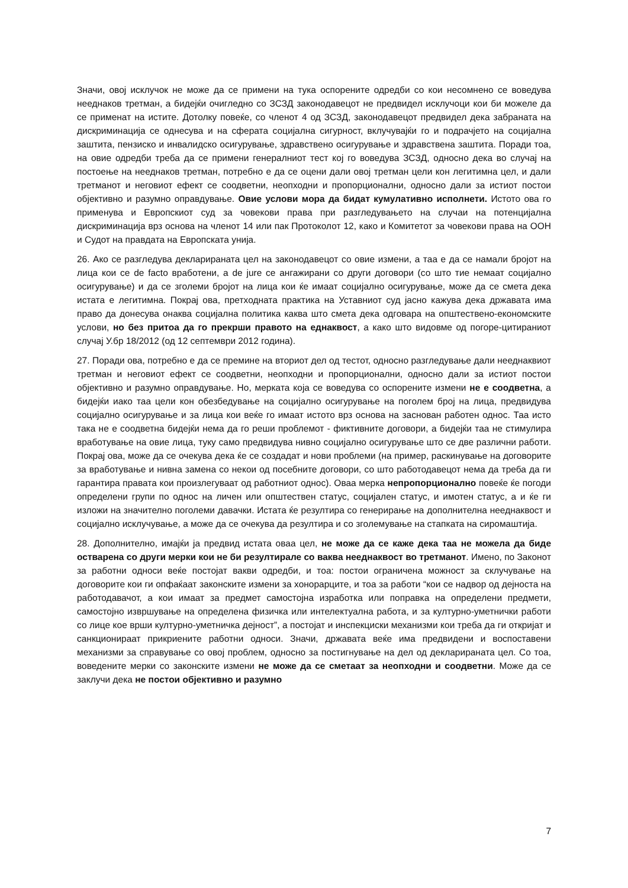Значи, овој исклучок не може да се примени на тука оспорените одредби со кои несомнено се воведува нееднаков третман, а бидејќи очигледно со ЗСЗД законодавецот не предвидел исклучоци кои би можеле да се применат на истите. Дотолку повеќе, со членот 4 од ЗСЗД, законодавецот предвидел дека забраната на дискриминација се однесува и на сферата социјална сигурност, вклучувајќи го и подрачјето на социјална заштита, пензиско и инвалидско осигурување, здравствено осигурување и здравствена заштита. Поради тоа, на овие одредби треба да се примени генералниот тест кој го воведува ЗСЗД, односно дека во случај на постоење на нееднаков третман, потребно е да се оцени дали овој третман цели кон легитимна цел, и дали третманот и неговиот ефект се соодветни, неопходни и пропорционални, односно дали за истиот постои објективно и разумно оправдување. Овие услови мора да бидат кумулативно исполнети. Истото ова го применува и Европскиот суд за човекови права при разгледувањето на случаи на потенцијална дискриминација врз основа на членот 14 или пак Протоколот 12, како и Комитетот за човекови права на ООН и Судот на правдата на Европската унија.
26. Ако се разгледува декларираната цел на законодавецот со овие измени, а таа е да се намали бројот на лица кои се de facto вработени, а de jure се ангажирани со други договори (со што тие немаат социјално осигурување) и да се зголеми бројот на лица кои ќе имаат социјално осигурување, може да се смета дека истата е легитимна. Покрај ова, претходната практика на Уставниот суд јасно кажува дека државата има право да донесува онаква социјална политика каква што смета дека одговара на општествено-економските услови, но без притоа да го прекрши правото на еднаквост, а како што видовме од погоре-цитираниот случај У.бр 18/2012 (од 12 септември 2012 година).
27. Поради ова, потребно е да се премине на вториот дел од тестот, односно разгледување дали нееднаквиот третман и неговиот ефект се соодветни, неопходни и пропорционални, односно дали за истиот постои објективно и разумно оправдување. Но, мерката која се воведува со оспорените измени не е соодветна, а бидејќи иако таа цели кон обезбедување на социјално осигурување на поголем број на лица, предвидува социјално осигурување и за лица кои веќе го имаат истото врз основа на заснован работен однос. Таа исто така не е соодветна бидејќи нема да го реши проблемот - фиктивните договори, а бидејќи таа не стимулира вработување на овие лица, туку само предвидува нивно социјално осигурување што се две различни работи. Покрај ова, може да се очекува дека ќе се создадат и нови проблеми (на пример, раскинување на договорите за вработување и нивна замена со некои од посебните договори, со што работодавецот нема да треба да ги гарантира правата кои произлегуваат од работниот однос). Оваа мерка непропорционално повеќе ќе погоди определени групи по однос на личен или општествен статус, социјален статус, и имотен статус, а и ќе ги изложи на значително поголеми давачки. Истата ќе резултира со генерирање на дополнителна нееднаквост и социјално исклучување, а може да се очекува да резултира и со зголемување на стапката на сиромаштија.
28. Дополнително, имајќи ја предвид истата оваа цел, не може да се каже дека таа не можела да биде остварена со други мерки кои не би резултирале со ваква нееднаквост во третманот. Имено, по Законот за работни односи веќе постојат вакви одредби, и тоа: постои ограничена можност за склучување на договорите кои ги опфаќаат законските измени за хонорарците, и тоа за работи “кои се надвор од дејноста на работодавачот, а кои имаат за предмет самостојна изработка или поправка на определени предмети, самостојно извршување на определена физичка или интелектуална работа, и за културно-уметнички работи со лице кое врши културно-уметничка дејност”, а постојат и инспекциски механизми кои треба да ги откријат и санкционираат прикриените работни односи. Значи, државата веќе има предвидени и воспоставени механизми за справување со овој проблем, односно за постигнување на дел од декларираната цел. Со тоа, воведените мерки со законските измени не може да се сметаат за неопходни и соодветни. Може да се заклучи дека не постои објективно и разумно
7